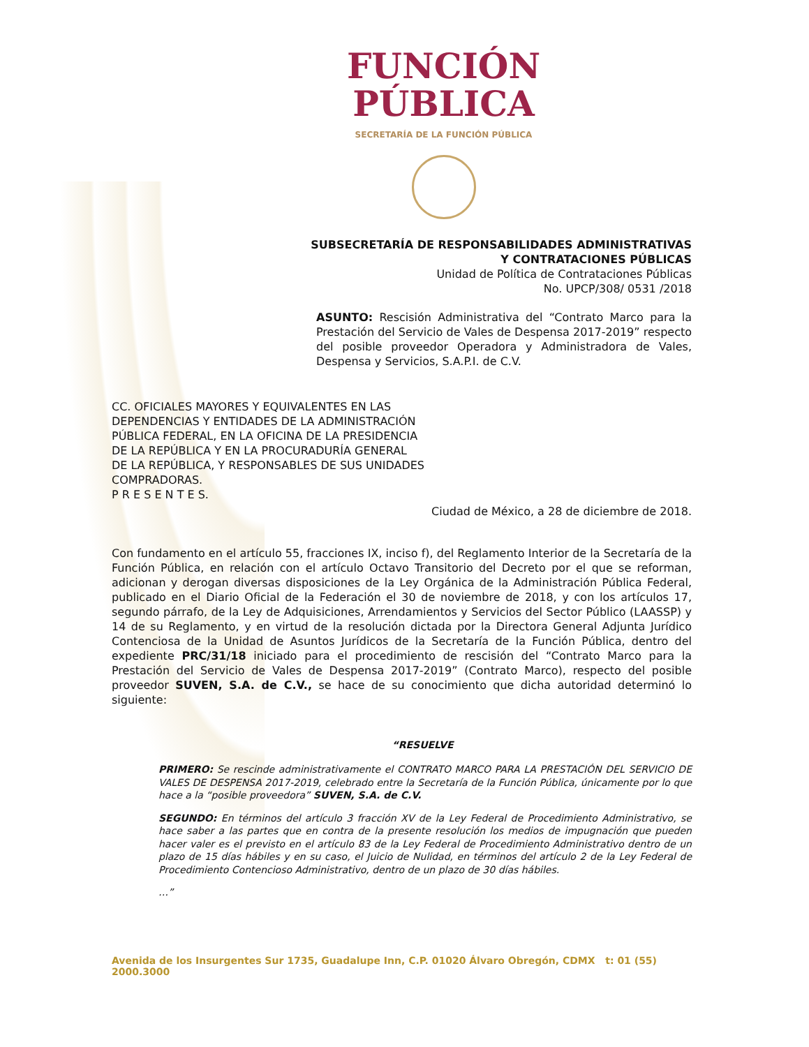FUNCIÓN
PÚBLICA
SECRETARÍA DE LA FUNCIÓN PÚBLICA
SUBSECRETARÍA DE RESPONSABILIDADES ADMINISTRATIVAS
Y CONTRATACIONES PÚBLICAS
Unidad de Política de Contrataciones Públicas
No. UPCP/308/ 0531 /2018
ASUNTO: Rescisión Administrativa del “Contrato Marco para la Prestación del Servicio de Vales de Despensa 2017-2019” respecto del posible proveedor Operadora y Administradora de Vales, Despensa y Servicios, S.A.P.I. de C.V.
CC. OFICIALES MAYORES Y EQUIVALENTES EN LAS
DEPENDENCIAS Y ENTIDADES DE LA ADMINISTRACIÓN
PÚBLICA FEDERAL, EN LA OFICINA DE LA PRESIDENCIA
DE LA REPÚBLICA Y EN LA PROCURADURÍA GENERAL
DE LA REPÚBLICA, Y RESPONSABLES DE SUS UNIDADES
COMPRADORAS.
P R E S E N T E S.
Ciudad de México, a 28 de diciembre de 2018.
Con fundamento en el artículo 55, fracciones IX, inciso f), del Reglamento Interior de la Secretaría de la Función Pública, en relación con el artículo Octavo Transitorio del Decreto por el que se reforman, adicionan y derogan diversas disposiciones de la Ley Orgánica de la Administración Pública Federal, publicado en el Diario Oficial de la Federación el 30 de noviembre de 2018, y con los artículos 17, segundo párrafo, de la Ley de Adquisiciones, Arrendamientos y Servicios del Sector Público (LAASSP) y 14 de su Reglamento, y en virtud de la resolución dictada por la Directora General Adjunta Jurídico Contenciosa de la Unidad de Asuntos Jurídicos de la Secretaría de la Función Pública, dentro del expediente PRC/31/18 iniciado para el procedimiento de rescisión del “Contrato Marco para la Prestación del Servicio de Vales de Despensa 2017-2019” (Contrato Marco), respecto del posible proveedor SUVEN, S.A. de C.V., se hace de su conocimiento que dicha autoridad determinó lo siguiente:
“RESUELVE
PRIMERO: Se rescinde administrativamente el CONTRATO MARCO PARA LA PRESTACIÓN DEL SERVICIO DE VALES DE DESPENSA 2017-2019, celebrado entre la Secretaría de la Función Pública, únicamente por lo que hace a la “posible proveedora” SUVEN, S.A. de C.V.
SEGUNDO: En términos del artículo 3 fracción XV de la Ley Federal de Procedimiento Administrativo, se hace saber a las partes que en contra de la presente resolución los medios de impugnación que pueden hacer valer es el previsto en el artículo 83 de la Ley Federal de Procedimiento Administrativo dentro de un plazo de 15 días hábiles y en su caso, el Juicio de Nulidad, en términos del artículo 2 de la Ley Federal de Procedimiento Contencioso Administrativo, dentro de un plazo de 30 días hábiles.
…”
Avenida de los Insurgentes Sur 1735, Guadalupe Inn, C.P. 01020 Álvaro Obregón, CDMX t: 01 (55) 2000.3000